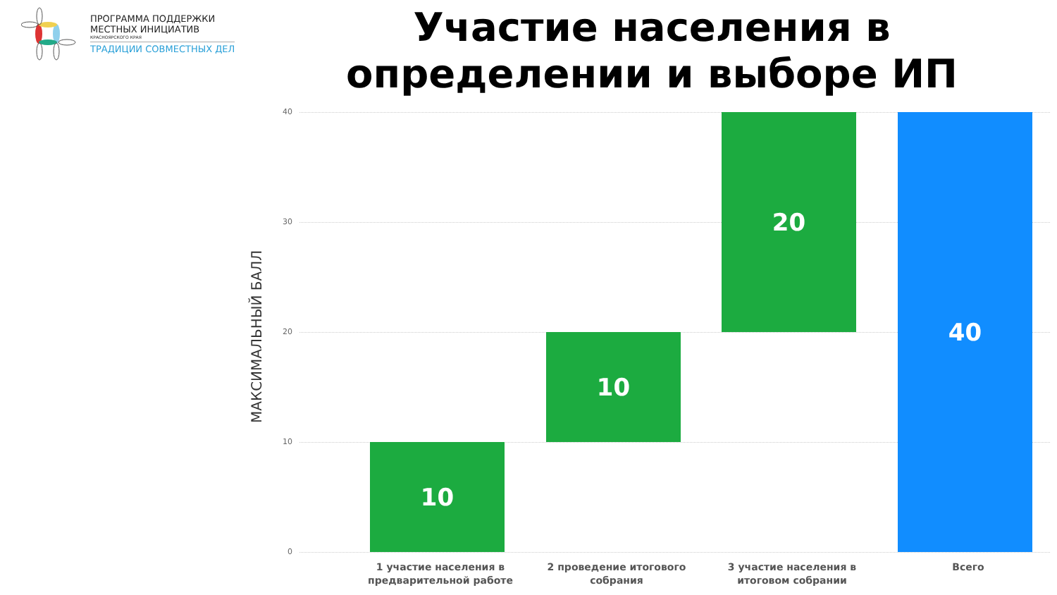ПРОГРАММА ПОДДЕРЖКИ
МЕСТНЫХ ИНИЦИАТИВ
КРАСНОЯРСКОГО КРАЯ
ТРАДИЦИИ СОВМЕСТНЫХ ДЕЛ
Участие населения в определении и выборе ИП
МАКСИМАЛЬНЫЙ БАЛЛ
40
30
20
10
0
10
10
20 40
1 участие населения в предварительной работе
2 проведение итогового собрания
3 участие населения в итоговом собрании
Всего